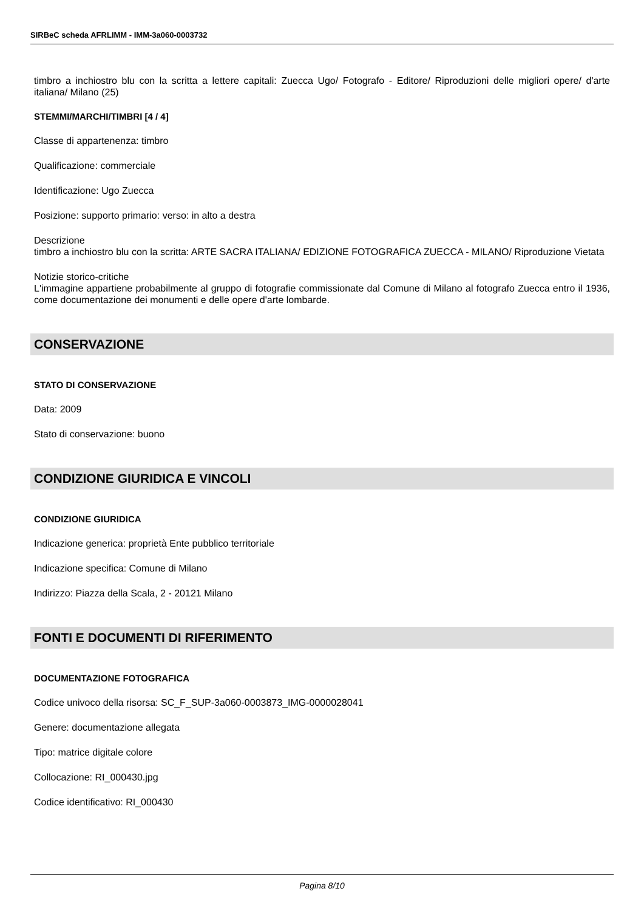SIRBeC scheda AFRLIMM - IMM-3a060-0003732
timbro a inchiostro blu con la scritta a lettere capitali: Zuecca Ugo/ Fotografo - Editore/ Riproduzioni delle migliori opere/ d'arte italiana/ Milano (25)
STEMMI/MARCHI/TIMBRI [4 / 4]
Classe di appartenenza: timbro
Qualificazione: commerciale
Identificazione: Ugo Zuecca
Posizione: supporto primario: verso: in alto a destra
Descrizione
timbro a inchiostro blu con la scritta: ARTE SACRA ITALIANA/ EDIZIONE FOTOGRAFICA ZUECCA - MILANO/ Riproduzione Vietata
Notizie storico-critiche
L'immagine appartiene probabilmente al gruppo di fotografie commissionate dal Comune di Milano al fotografo Zuecca entro il 1936, come documentazione dei monumenti e delle opere d'arte lombarde.
CONSERVAZIONE
STATO DI CONSERVAZIONE
Data: 2009
Stato di conservazione: buono
CONDIZIONE GIURIDICA E VINCOLI
CONDIZIONE GIURIDICA
Indicazione generica: proprietà Ente pubblico territoriale
Indicazione specifica: Comune di Milano
Indirizzo: Piazza della Scala, 2 - 20121 Milano
FONTI E DOCUMENTI DI RIFERIMENTO
DOCUMENTAZIONE FOTOGRAFICA
Codice univoco della risorsa: SC_F_SUP-3a060-0003873_IMG-0000028041
Genere: documentazione allegata
Tipo: matrice digitale colore
Collocazione: RI_000430.jpg
Codice identificativo: RI_000430
Pagina 8/10